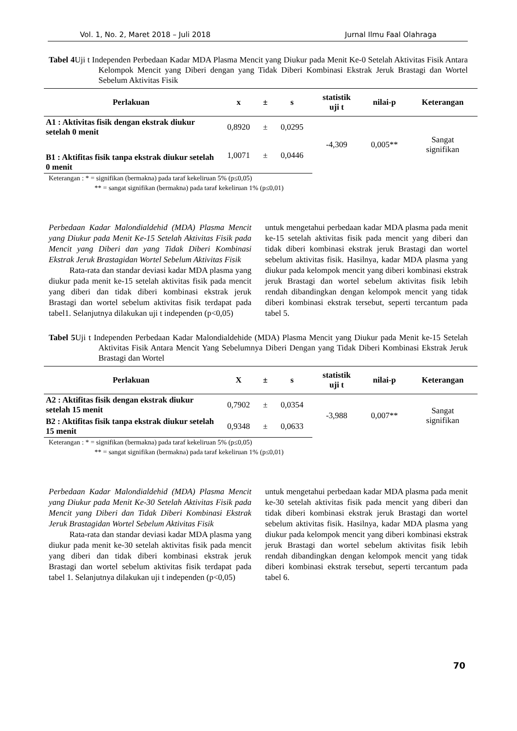Vol. 1, No. 2, Maret 2018 – Juli 2018 Jurnal Ilmu Faal Olahraga
Tabel 4 Uji t Independen Perbedaan Kadar MDA Plasma Mencit yang Diukur pada Menit Ke-0 Setelah Aktivitas Fisik Antara Kelompok Mencit yang Diberi dengan yang Tidak Diberi Kombinasi Ekstrak Jeruk Brastagi dan Wortel Sebelum Aktivitas Fisik
| Perlakuan | x | ± | s | statistik uji t | nilai-p | Keterangan |
| --- | --- | --- | --- | --- | --- | --- |
| A1 : Aktivitas fisik dengan ekstrak diukur setelah 0 menit | 0,8920 | ± | 0,0295 | -4,309 | 0,005** | Sangat signifikan |
| B1 : Aktifitas fisik tanpa ekstrak diukur setelah 0 menit | 1,0071 | ± | 0,0446 | | | |
Keterangan : * = signifikan (bermakna) pada taraf kekeliruan 5% (p≤0,05)
** = sangat signifikan (bermakna) pada taraf kekeliruan 1% (p≤0,01)
Perbedaan Kadar Malondialdehid (MDA) Plasma Mencit yang Diukur pada Menit Ke-15 Setelah Aktivitas Fisik pada Mencit yang Diberi dan yang Tidak Diberi Kombinasi Ekstrak Jeruk Brastagidan Wortel Sebelum Aktivitas Fisik
   Rata-rata dan standar deviasi kadar MDA plasma yang diukur pada menit ke-15 setelah aktivitas fisik pada mencit yang diberi dan tidak diberi kombinasi ekstrak jeruk Brastagi dan wortel sebelum aktivitas fisik terdapat pada tabel1. Selanjutnya dilakukan uji t independen (p<0,05)
untuk mengetahui perbedaan kadar MDA plasma pada menit ke-15 setelah aktivitas fisik pada mencit yang diberi dan tidak diberi kombinasi ekstrak jeruk Brastagi dan wortel sebelum aktivitas fisik. Hasilnya, kadar MDA plasma yang diukur pada kelompok mencit yang diberi kombinasi ekstrak jeruk Brastagi dan wortel sebelum aktivitas fisik lebih rendah dibandingkan dengan kelompok mencit yang tidak diberi kombinasi ekstrak tersebut, seperti tercantum pada tabel 5.
Tabel 5 Uji t Independen Perbedaan Kadar Malondialdehide (MDA) Plasma Mencit yang Diukur pada Menit ke-15 Setelah Aktivitas Fisik Antara Mencit Yang Sebelumnya Diberi Dengan yang Tidak Diberi Kombinasi Ekstrak Jeruk Brastagi dan Wortel
| Perlakuan | X | ± | s | statistik uji t | nilai-p | Keterangan |
| --- | --- | --- | --- | --- | --- | --- |
| A2 : Aktifitas fisik dengan ekstrak diukur setelah 15 menit | 0,7902 | ± | 0,0354 | -3,988 | 0,007** | Sangat signifikan |
| B2 : Aktifitas fisik tanpa ekstrak diukur setelah 15 menit | 0,9348 | ± | 0,0633 | | | |
Keterangan : * = signifikan (bermakna) pada taraf kekeliruan 5% (p≤0,05)
** = sangat signifikan (bermakna) pada taraf kekeliruan 1% (p≤0,01)
Perbedaan Kadar Malondialdehid (MDA) Plasma Mencit yang Diukur pada Menit Ke-30 Setelah Aktivitas Fisik pada Mencit yang Diberi dan Tidak Diberi Kombinasi Ekstrak Jeruk Brastagidan Wortel Sebelum Aktivitas Fisik
   Rata-rata dan standar deviasi kadar MDA plasma yang diukur pada menit ke-30 setelah aktivitas fisik pada mencit yang diberi dan tidak diberi kombinasi ekstrak jeruk Brastagi dan wortel sebelum aktivitas fisik terdapat pada tabel 1. Selanjutnya dilakukan uji t independen (p<0,05)
untuk mengetahui perbedaan kadar MDA plasma pada menit ke-30 setelah aktivitas fisik pada mencit yang diberi dan tidak diberi kombinasi ekstrak jeruk Brastagi dan wortel sebelum aktivitas fisik. Hasilnya, kadar MDA plasma yang diukur pada kelompok mencit yang diberi kombinasi ekstrak jeruk Brastagi dan wortel sebelum aktivitas fisik lebih rendah dibandingkan dengan kelompok mencit yang tidak diberi kombinasi ekstrak tersebut, seperti tercantum pada tabel 6.
70